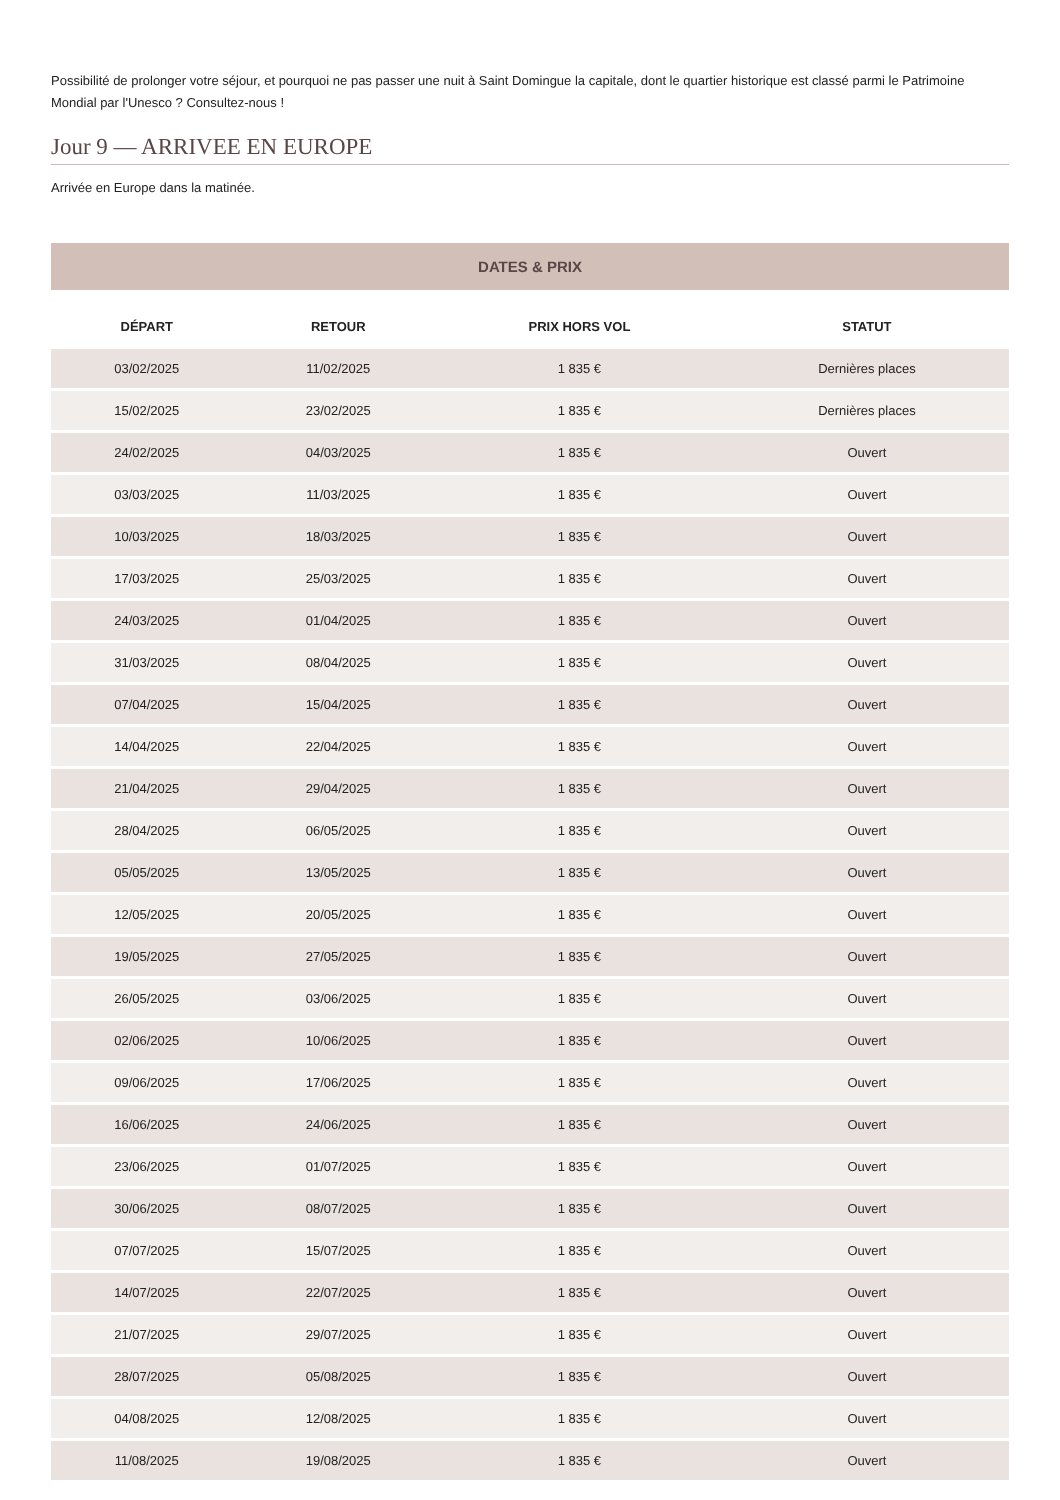Possibilité de prolonger votre séjour, et pourquoi ne pas passer une nuit à Saint Domingue la capitale, dont le quartier historique est classé parmi le Patrimoine Mondial par l'Unesco ? Consultez-nous !
Jour 9 — ARRIVEE EN EUROPE
Arrivée en Europe dans la matinée.
DATES & PRIX
| DÉPART | RETOUR | PRIX HORS VOL | STATUT |
| --- | --- | --- | --- |
| 03/02/2025 | 11/02/2025 | 1 835 € | Dernières places |
| 15/02/2025 | 23/02/2025 | 1 835 € | Dernières places |
| 24/02/2025 | 04/03/2025 | 1 835 € | Ouvert |
| 03/03/2025 | 11/03/2025 | 1 835 € | Ouvert |
| 10/03/2025 | 18/03/2025 | 1 835 € | Ouvert |
| 17/03/2025 | 25/03/2025 | 1 835 € | Ouvert |
| 24/03/2025 | 01/04/2025 | 1 835 € | Ouvert |
| 31/03/2025 | 08/04/2025 | 1 835 € | Ouvert |
| 07/04/2025 | 15/04/2025 | 1 835 € | Ouvert |
| 14/04/2025 | 22/04/2025 | 1 835 € | Ouvert |
| 21/04/2025 | 29/04/2025 | 1 835 € | Ouvert |
| 28/04/2025 | 06/05/2025 | 1 835 € | Ouvert |
| 05/05/2025 | 13/05/2025 | 1 835 € | Ouvert |
| 12/05/2025 | 20/05/2025 | 1 835 € | Ouvert |
| 19/05/2025 | 27/05/2025 | 1 835 € | Ouvert |
| 26/05/2025 | 03/06/2025 | 1 835 € | Ouvert |
| 02/06/2025 | 10/06/2025 | 1 835 € | Ouvert |
| 09/06/2025 | 17/06/2025 | 1 835 € | Ouvert |
| 16/06/2025 | 24/06/2025 | 1 835 € | Ouvert |
| 23/06/2025 | 01/07/2025 | 1 835 € | Ouvert |
| 30/06/2025 | 08/07/2025 | 1 835 € | Ouvert |
| 07/07/2025 | 15/07/2025 | 1 835 € | Ouvert |
| 14/07/2025 | 22/07/2025 | 1 835 € | Ouvert |
| 21/07/2025 | 29/07/2025 | 1 835 € | Ouvert |
| 28/07/2025 | 05/08/2025 | 1 835 € | Ouvert |
| 04/08/2025 | 12/08/2025 | 1 835 € | Ouvert |
| 11/08/2025 | 19/08/2025 | 1 835 € | Ouvert |